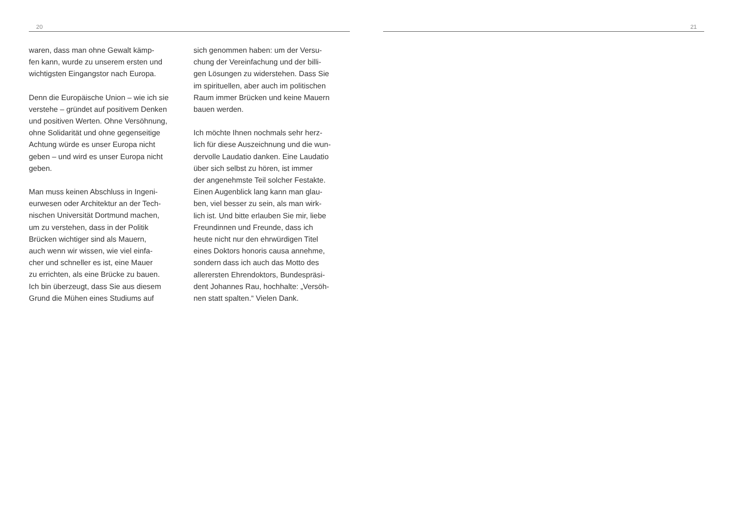20
waren, dass man ohne Gewalt kämp-
fen kann, wurde zu unserem ersten und
wichtigsten Eingangstor nach Europa.
Denn die Europäische Union – wie ich sie
verstehe – gründet auf positivem Denken
und positiven Werten. Ohne Versöhnung,
ohne Solidarität und ohne gegenseitige
Achtung würde es unser Europa nicht
geben – und wird es unser Europa nicht
geben.
Man muss keinen Abschluss in Ingeni-
eurwesen oder Architektur an der Tech-
nischen Universität Dortmund machen,
um zu verstehen, dass in der Politik
Brücken wichtiger sind als Mauern,
auch wenn wir wissen, wie viel einfa-
cher und schneller es ist, eine Mauer
zu errichten, als eine Brücke zu bauen.
Ich bin überzeugt, dass Sie aus diesem
Grund die Mühen eines Studiums auf
sich genommen haben: um der Versu-
chung der Vereinfachung und der billi-
gen Lösungen zu widerstehen. Dass Sie
im spirituellen, aber auch im politischen
Raum immer Brücken und keine Mauern
bauen werden.
Ich möchte Ihnen nochmals sehr herz-
lich für diese Auszeichnung und die wun-
dervolle Laudatio danken. Eine Laudatio
über sich selbst zu hören, ist immer
der angenehmste Teil solcher Festakte.
Einen Augenblick lang kann man glau-
ben, viel besser zu sein, als man wirk-
lich ist. Und bitte erlauben Sie mir, liebe
Freundinnen und Freunde, dass ich
heute nicht nur den ehrwürdigen Titel
eines Doktors honoris causa annehme,
sondern dass ich auch das Motto des
allerersten Ehrendoktors, Bundespräsi-
dent Johannes Rau, hochhalte: „Versöh-
nen statt spalten.“ Vielen Dank.
21